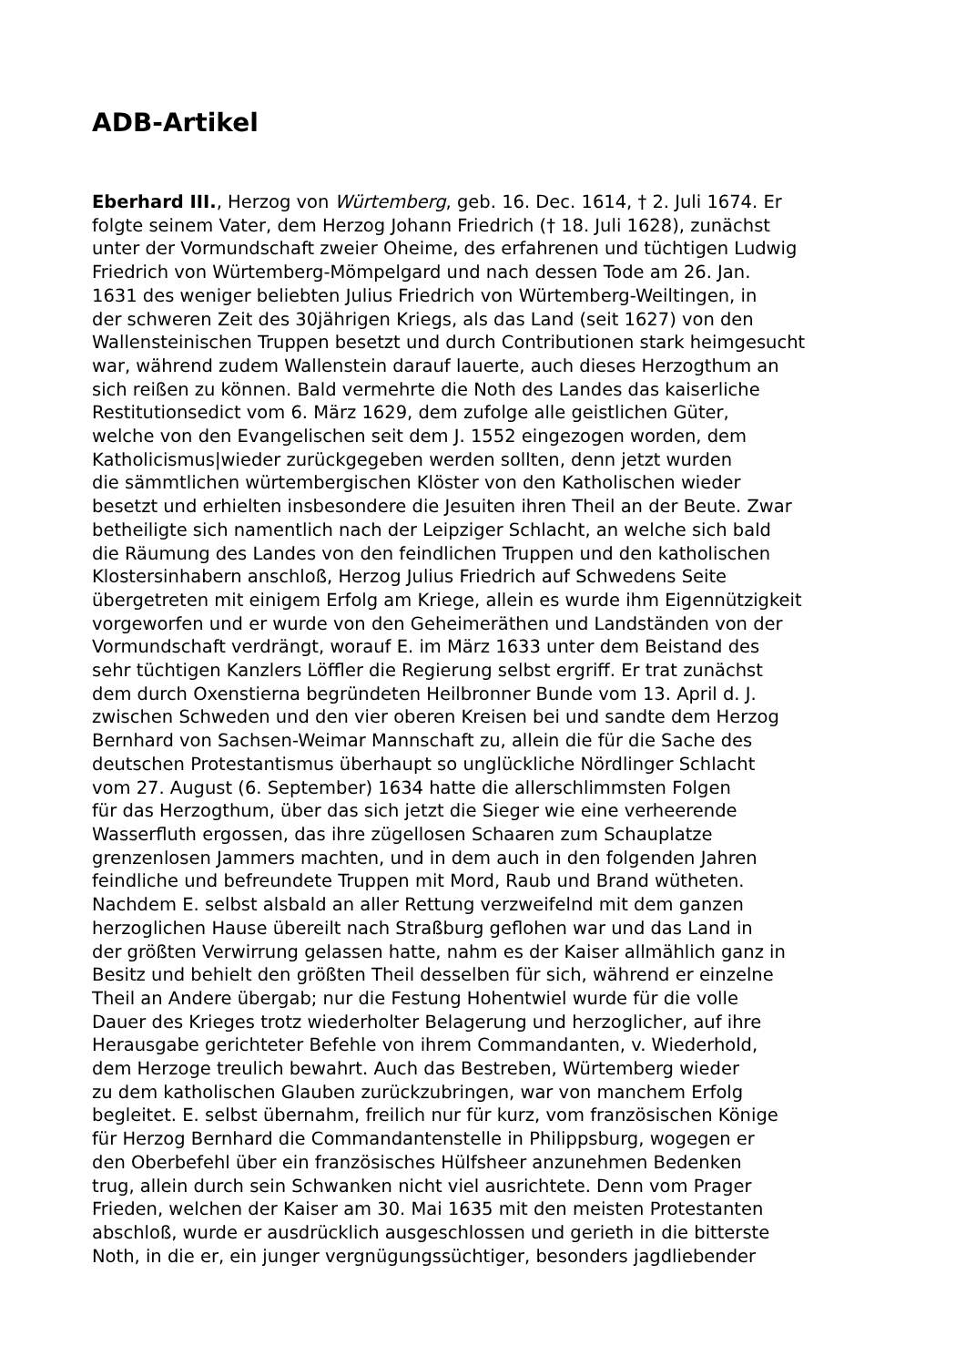ADB-Artikel
Eberhard III., Herzog von Würtemberg, geb. 16. Dec. 1614, † 2. Juli 1674. Er
folgte seinem Vater, dem Herzog Johann Friedrich († 18. Juli 1628), zunächst
unter der Vormundschaft zweier Oheime, des erfahrenen und tüchtigen Ludwig
Friedrich von Würtemberg-Mömpelgard und nach dessen Tode am 26. Jan.
1631 des weniger beliebten Julius Friedrich von Würtemberg-Weiltingen, in
der schweren Zeit des 30jährigen Kriegs, als das Land (seit 1627) von den
Wallensteinischen Truppen besetzt und durch Contributionen stark heimgesucht
war, während zudem Wallenstein darauf lauerte, auch dieses Herzogthum an
sich reißen zu können. Bald vermehrte die Noth des Landes das kaiserliche
Restitutionsedict vom 6. März 1629, dem zufolge alle geistlichen Güter,
welche von den Evangelischen seit dem J. 1552 eingezogen worden, dem
Katholicismus|wieder zurückgegeben werden sollten, denn jetzt wurden
die sämmtlichen würtembergischen Klöster von den Katholischen wieder
besetzt und erhielten insbesondere die Jesuiten ihren Theil an der Beute. Zwar
betheiligte sich namentlich nach der Leipziger Schlacht, an welche sich bald
die Räumung des Landes von den feindlichen Truppen und den katholischen
Klostersinhabern anschloß, Herzog Julius Friedrich auf Schwedens Seite
übergetreten mit einigem Erfolg am Kriege, allein es wurde ihm Eigennützigkeit
vorgeworfen und er wurde von den Geheimeräthen und Landständen von der
Vormundschaft verdrängt, worauf E. im März 1633 unter dem Beistand des
sehr tüchtigen Kanzlers Löffler die Regierung selbst ergriff. Er trat zunächst
dem durch Oxenstierna begründeten Heilbronner Bunde vom 13. April d. J.
zwischen Schweden und den vier oberen Kreisen bei und sandte dem Herzog
Bernhard von Sachsen-Weimar Mannschaft zu, allein die für die Sache des
deutschen Protestantismus überhaupt so unglückliche Nördlinger Schlacht
vom 27. August (6. September) 1634 hatte die allerschlimmsten Folgen
für das Herzogthum, über das sich jetzt die Sieger wie eine verheerende
Wasserfluth ergossen, das ihre zügellosen Schaaren zum Schauplatze
grenzenlosen Jammers machten, und in dem auch in den folgenden Jahren
feindliche und befreundete Truppen mit Mord, Raub und Brand wütheten.
Nachdem E. selbst alsbald an aller Rettung verzweifelnd mit dem ganzen
herzoglichen Hause übereilt nach Straßburg geflohen war und das Land in
der größten Verwirrung gelassen hatte, nahm es der Kaiser allmählich ganz in
Besitz und behielt den größten Theil desselben für sich, während er einzelne
Theil an Andere übergab; nur die Festung Hohentwiel wurde für die volle
Dauer des Krieges trotz wiederholter Belagerung und herzoglicher, auf ihre
Herausgabe gerichteter Befehle von ihrem Commandanten, v. Wiederhold,
dem Herzoge treulich bewahrt. Auch das Bestreben, Würtemberg wieder
zu dem katholischen Glauben zurückzubringen, war von manchem Erfolg
begleitet. E. selbst übernahm, freilich nur für kurz, vom französischen Könige
für Herzog Bernhard die Commandantenstelle in Philippsburg, wogegen er
den Oberbefehl über ein französisches Hülfsheer anzunehmen Bedenken
trug, allein durch sein Schwanken nicht viel ausrichtete. Denn vom Prager
Frieden, welchen der Kaiser am 30. Mai 1635 mit den meisten Protestanten
abschloß, wurde er ausdrücklich ausgeschlossen und gerieth in die bitterste
Noth, in die er, ein junger vergnügungssüchtiger, besonders jagdliebender